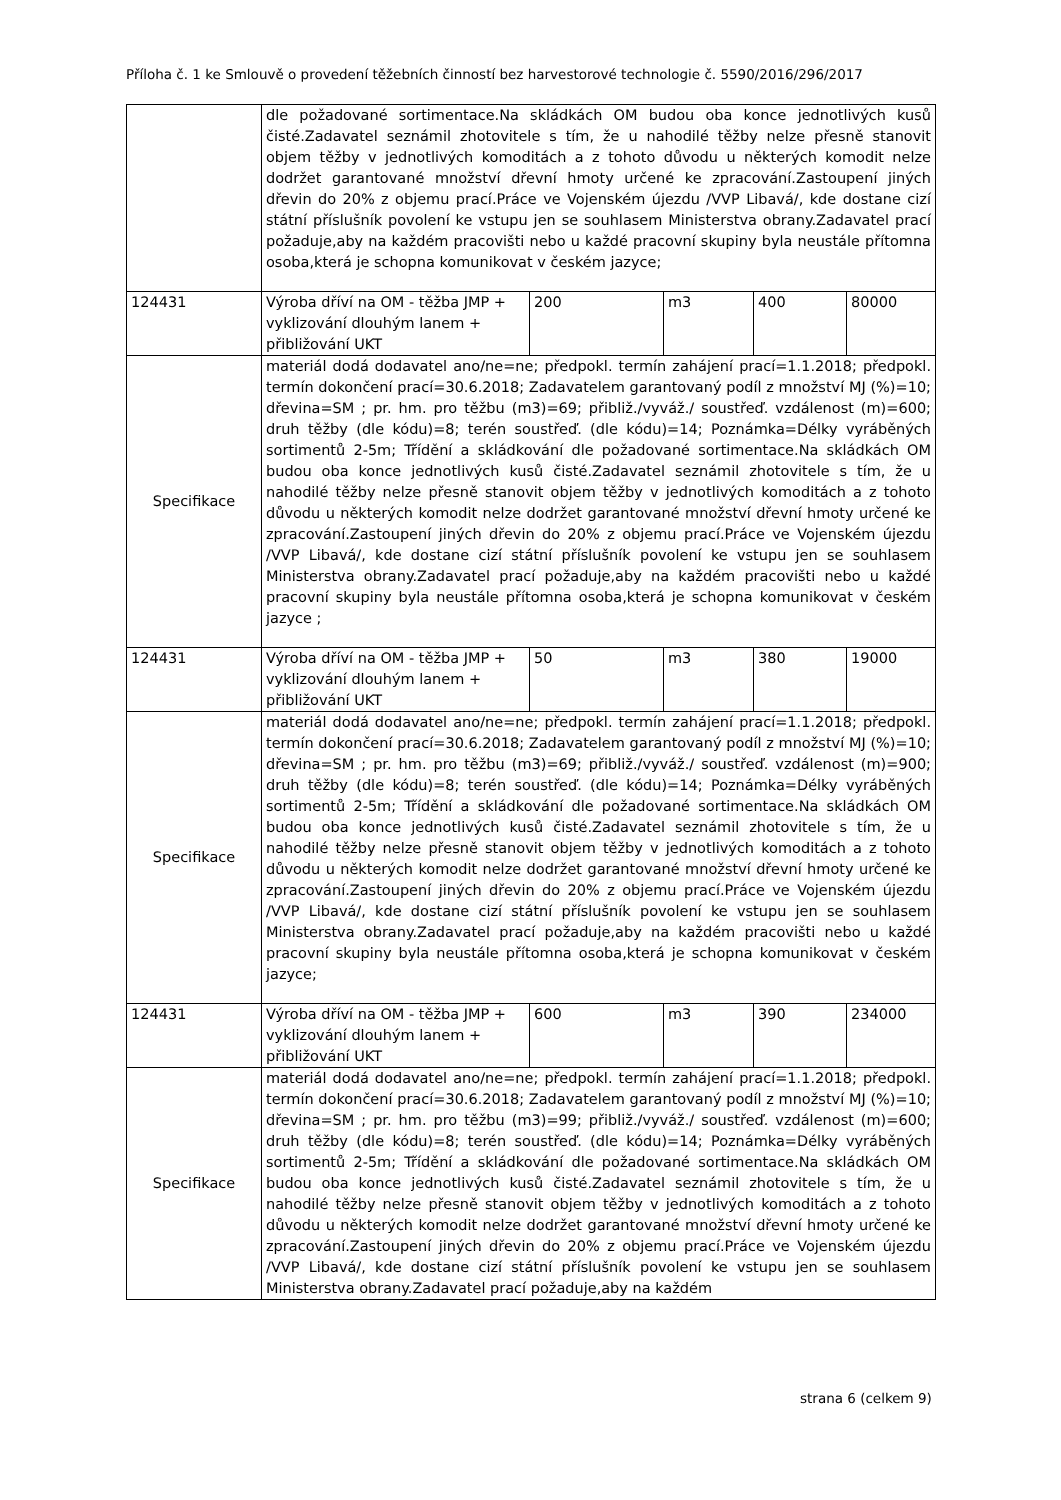Příloha č. 1 ke Smlouvě o provedení těžebních činností bez harvestorové technologie č. 5590/2016/296/2017
| | dle požadované sortimentace.Na skládkách OM budou oba konce jednotlivých kusů čisté.Zadavatel seznámil zhotovitele s tím, že u nahodilé těžby nelze přesně stanovit objem těžby v jednotlivých komoditách a z tohoto důvodu u některých komodit nelze dodržet garantované množství dřevní hmoty určené ke zpracování.Zastoupení jiných dřevin do 20% z objemu prací.Práce ve Vojenském újezdu /VVP Libavá/, kde dostane cizí státní příslušník povolení ke vstupu jen se souhlasem Ministerstva obrany.Zadavatel prací požaduje,aby na každém pracovišti nebo u každé pracovní skupiny byla neustále přítomna osoba,která je schopna komunikovat v českém jazyce; | | | | |
| 124431 | Výroba dříví na OM - těžba JMP + vyklizování dlouhým lanem + přibližování UKT | 200 | m3 | 400 | 80000 |
| Specifikace | materiál dodá dodavatel ano/ne=ne; předpokl. termín zahájení prací=1.1.2018; předpokl. termín dokončení prací=30.6.2018; Zadavatelem garantovaný podíl z množství MJ (%)=10; dřevina=SM ; pr. hm. pro těžbu (m3)=69; přibliž./vyváž./ soustřeď. vzdálenost (m)=600; druh těžby (dle kódu)=8; terén soustřeď. (dle kódu)=14; Poznámka=Délky vyráběných sortimentů 2-5m; Třídění a skládkování dle požadované sortimentace.Na skládkách OM budou oba konce jednotlivých kusů čisté.Zadavatel seznámil zhotovitele s tím, že u nahodilé těžby nelze přesně stanovit objem těžby v jednotlivých komoditách a z tohoto důvodu u některých komodit nelze dodržet garantované množství dřevní hmoty určené ke zpracování.Zastoupení jiných dřevin do 20% z objemu prací.Práce ve Vojenském újezdu /VVP Libavá/, kde dostane cizí státní příslušník povolení ke vstupu jen se souhlasem Ministerstva obrany.Zadavatel prací požaduje,aby na každém pracovišti nebo u každé pracovní skupiny byla neustále přítomna osoba,která je schopna komunikovat v českém jazyce ; | | | | |
| 124431 | Výroba dříví na OM - těžba JMP + vyklizování dlouhým lanem + přibližování UKT | 50 | m3 | 380 | 19000 |
| Specifikace | materiál dodá dodavatel ano/ne=ne; předpokl. termín zahájení prací=1.1.2018; předpokl. termín dokončení prací=30.6.2018; Zadavatelem garantovaný podíl z množství MJ (%)=10; dřevina=SM ; pr. hm. pro těžbu (m3)=69; přibliž./vyváž./ soustřeď. vzdálenost (m)=900; druh těžby (dle kódu)=8; terén soustřeď. (dle kódu)=14; Poznámka=Délky vyráběných sortimentů 2-5m; Třídění a skládkování dle požadované sortimentace.Na skládkách OM budou oba konce jednotlivých kusů čisté.Zadavatel seznámil zhotovitele s tím, že u nahodilé těžby nelze přesně stanovit objem těžby v jednotlivých komoditách a z tohoto důvodu u některých komodit nelze dodržet garantované množství dřevní hmoty určené ke zpracování.Zastoupení jiných dřevin do 20% z objemu prací.Práce ve Vojenském újezdu /VVP Libavá/, kde dostane cizí státní příslušník povolení ke vstupu jen se souhlasem Ministerstva obrany.Zadavatel prací požaduje,aby na každém pracovišti nebo u každé pracovní skupiny byla neustále přítomna osoba,která je schopna komunikovat v českém jazyce; | | | | |
| 124431 | Výroba dříví na OM - těžba JMP + vyklizování dlouhým lanem + přibližování UKT | 600 | m3 | 390 | 234000 |
| Specifikace | materiál dodá dodavatel ano/ne=ne; předpokl. termín zahájení prací=1.1.2018; předpokl. termín dokončení prací=30.6.2018; Zadavatelem garantovaný podíl z množství MJ (%)=10; dřevina=SM ; pr. hm. pro těžbu (m3)=99; přibliž./vyváž./ soustřeď. vzdálenost (m)=600; druh těžby (dle kódu)=8; terén soustřeď. (dle kódu)=14; Poznámka=Délky vyráběných sortimentů 2-5m; Třídění a skládkování dle požadované sortimentace.Na skládkách OM budou oba konce jednotlivých kusů čisté.Zadavatel seznámil zhotovitele s tím, že u nahodilé těžby nelze přesně stanovit objem těžby v jednotlivých komoditách a z tohoto důvodu u některých komodit nelze dodržet garantované množství dřevní hmoty určené ke zpracování.Zastoupení jiných dřevin do 20% z objemu prací.Práce ve Vojenském újezdu /VVP Libavá/, kde dostane cizí státní příslušník povolení ke vstupu jen se souhlasem Ministerstva obrany.Zadavatel prací požaduje,aby na každém | | | | |
strana 6 (celkem 9)